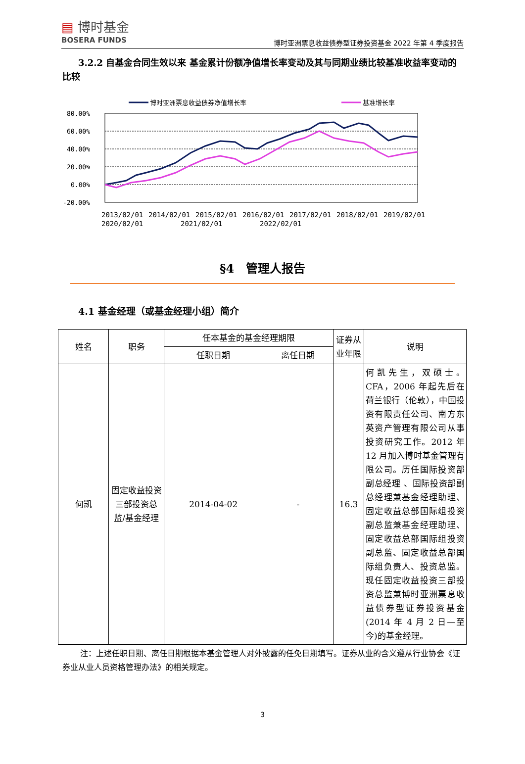▤ 博时基金
BOSERA FUNDS
博时亚洲票息收益债券型证券投资基金 2022 年第 4 季度报告
3.2.2 自基金合同生效以来 基金累计份额净值增长率变动及其与同期业绩比较基准收益率变动的比较
博时亚洲票息收益债券净值增长率
基准增长率
80.00%
60.00%
40.00%
20.00%
0.00%
-20.00%
2013/02/01
2014/02/01
2015/02/01
2016/02/01
2017/02/01
2018/02/01
2019/02/01
2020/02/01
2021/02/01
2022/02/01
§4　管理人报告
4.1 基金经理（或基金经理小组）简介
| 姓名 | 职务 | 任本基金的基金经理期限 | | 证券从业年限 | 说明 |
| --- | --- | --- | --- | --- | --- |
| | | 任职日期 | 离任日期 | | |
| 何凯 | 固定收益投资三部投资总监/基金经理 | 2014-04-02 | - | 16.3 | 何凯先生，双硕士。CFA，2006 年起先后在荷兰银行（伦敦），中国投资有限责任公司、南方东英资产管理有限公司从事投资研究工作。2012 年 12 月加入博时基金管理有限公司。历任国际投资部副总经理 、国际投资部副总经理兼基金经理助理、固定收益总部国际组投资副总监兼基金经理助理、固定收益总部国际组投资副总监、固定收益总部国际组负责人、投资总监。现任固定收益投资三部投资总监兼博时亚洲票息收益债券型证券投资基金(2014 年 4 月 2 日—至今)的基金经理。 |
注：上述任职日期、离任日期根据本基金管理人对外披露的任免日期填写。证券从业的含义遵从行业协会《证券业从业人员资格管理办法》的相关规定。
3